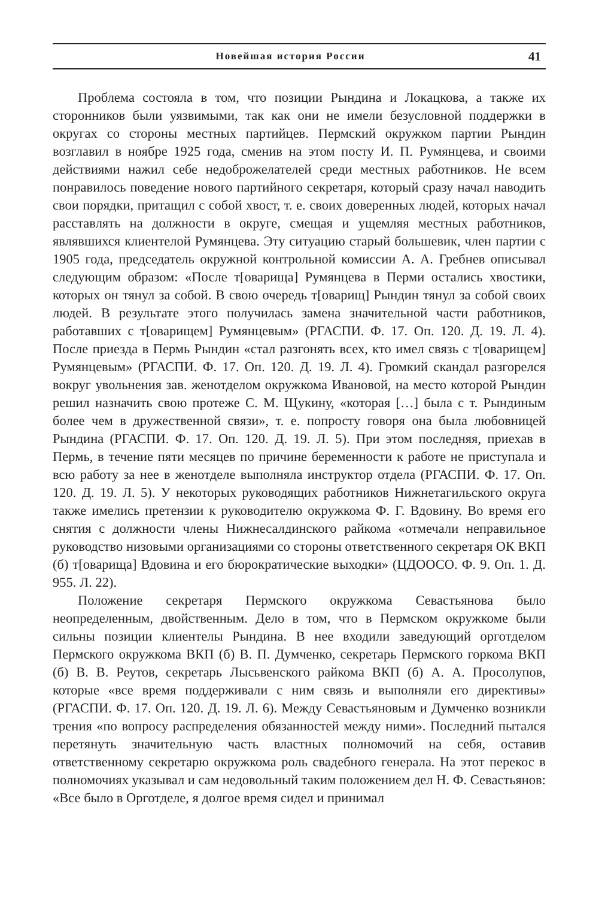Новейшая история России 41
Проблема состояла в том, что позиции Рындина и Локацкова, а также их сторонников были уязвимыми, так как они не имели безусловной поддержки в округах со стороны местных партийцев. Пермский окружком партии Рындин возглавил в ноябре 1925 года, сменив на этом посту И. П. Румянцева, и своими действиями нажил себе недоброжелателей среди местных работников. Не всем понравилось поведение нового партийного секретаря, который сразу начал наводить свои порядки, притащил с собой хвост, т. е. своих доверенных людей, которых начал расставлять на должности в округе, смещая и ущемляя местных работников, являвшихся клиентелой Румянцева. Эту ситуацию старый большевик, член партии с 1905 года, председатель окружной контрольной комиссии А. А. Гребнев описывал следующим образом: «После т[оварища] Румянцева в Перми остались хвостики, которых он тянул за собой. В свою очередь т[оварищ] Рындин тянул за собой своих людей. В результате этого получилась замена значительной части работников, работавших с т[оварищем] Румянцевым» (РГАСПИ. Ф. 17. Оп. 120. Д. 19. Л. 4). После приезда в Пермь Рындин «стал разгонять всех, кто имел связь с т[оварищем] Румянцевым» (РГАСПИ. Ф. 17. Оп. 120. Д. 19. Л. 4). Громкий скандал разгорелся вокруг увольнения зав. женотделом окружкома Ивановой, на место которой Рындин решил назначить свою протеже С. М. Щукину, «которая […] была с т. Рындиным более чем в дружественной связи», т. е. попросту говоря она была любовницей Рындина (РГАСПИ. Ф. 17. Оп. 120. Д. 19. Л. 5). При этом последняя, приехав в Пермь, в течение пяти месяцев по причине беременности к работе не приступала и всю работу за нее в женотделе выполняла инструктор отдела (РГАСПИ. Ф. 17. Оп. 120. Д. 19. Л. 5). У некоторых руководящих работников Нижнетагильского округа также имелись претензии к руководителю окружкома Ф. Г. Вдовину. Во время его снятия с должности члены Нижнесалдинского райкома «отмечали неправильное руководство низовыми организациями со стороны ответственного секретаря ОК ВКП (б) т[оварища] Вдовина и его бюрократические выходки» (ЦДООСО. Ф. 9. Оп. 1. Д. 955. Л. 22).
Положение секретаря Пермского окружкома Севастьянова было неопределенным, двойственным. Дело в том, что в Пермском окружкоме были сильны позиции клиентелы Рындина. В нее входили заведующий орготделом Пермского окружкома ВКП (б) В. П. Думченко, секретарь Пермского горкома ВКП (б) В. В. Реутов, секретарь Лысьвенского райкома ВКП (б) А. А. Просолупов, которые «все время поддерживали с ним связь и выполняли его директивы» (РГАСПИ. Ф. 17. Оп. 120. Д. 19. Л. 6). Между Севастьяновым и Думченко возникли трения «по вопросу распределения обязанностей между ними». Последний пытался перетянуть значительную часть властных полномочий на себя, оставив ответственному секретарю окружкома роль свадебного генерала. На этот перекос в полномочиях указывал и сам недовольный таким положением дел Н. Ф. Севастьянов: «Все было в Орготделе, я долгое время сидел и принимал